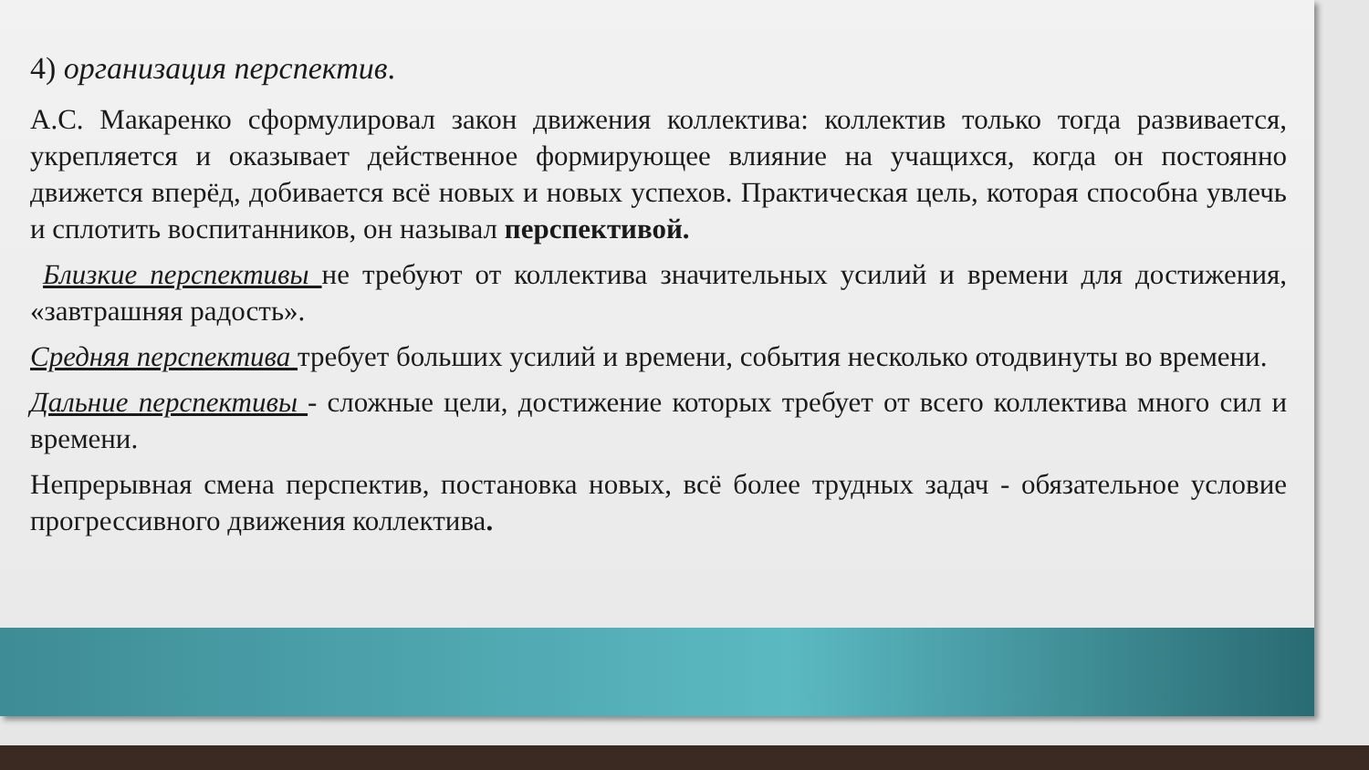4) организация перспектив.
А.С. Макаренко сформулировал закон движения коллектива: коллектив только тогда развивается, укрепляется и оказывает действенное формирующее влияние на учащихся, когда он постоянно движется вперёд, добивается всё новых и новых успехов. Практическая цель, которая способна увлечь и сплотить воспитанников, он называл перспективой.
Близкие перспективы не требуют от коллектива значительных усилий и времени для достижения, «завтрашняя радость».
Средняя перспектива требует больших усилий и времени, события несколько отодвинуты во времени.
Дальние перспективы - сложные цели, достижение которых требует от всего коллектива много сил и времени.
Непрерывная смена перспектив, постановка новых, всё более трудных задач - обязательное условие прогрессивного движения коллектива.